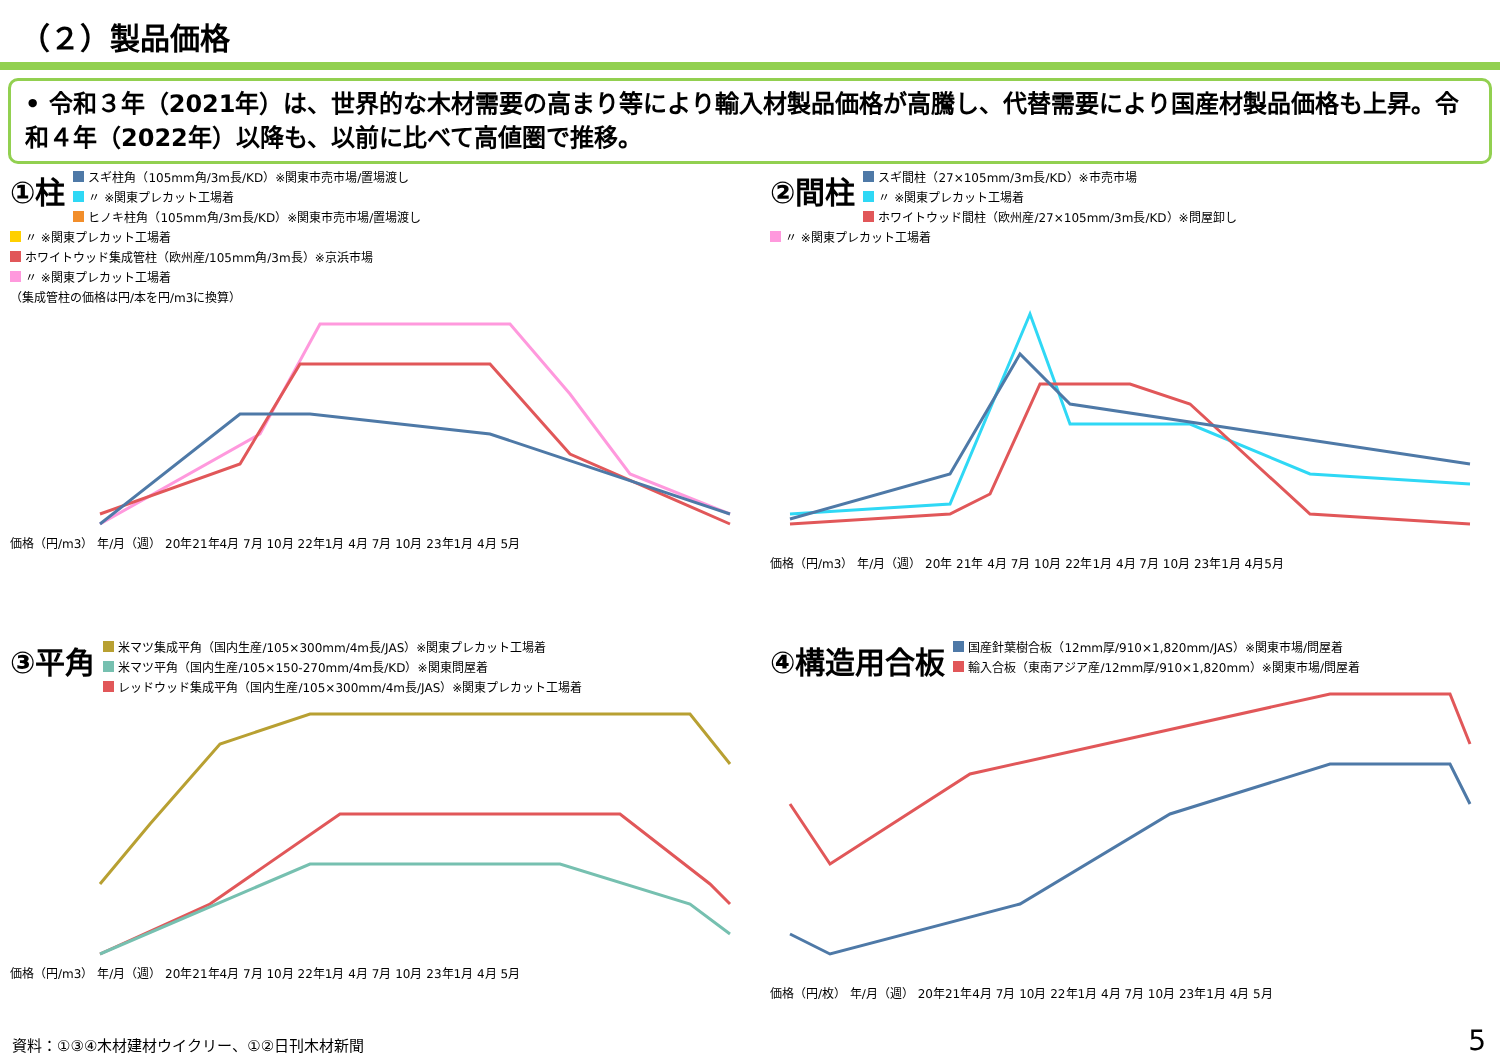（２）製品価格
• 令和３年（2021年）は、世界的な木材需要の高まり等により輸入材製品価格が高騰し、代替需要により国産材製品価格も上昇。令和４年（2022年）以降も、以前に比べて高値圏で推移。
①柱
スギ柱角（105mm角/3m長/KD）※関東市売市場/置場渡し
〃 ※関東プレカット工場着
ヒノキ柱角（105mm角/3m長/KD）※関東市売市場/置場渡し
〃 ※関東プレカット工場着
ホワイトウッド集成管柱（欧州産/105mm角/3m長）※京浜市場
〃 ※関東プレカット工場着
（集成管柱の価格は円/本を円/m3に換算）
価格（円/m3） 年/月（週） 20年21年4月 7月 10月 22年1月 4月 7月 10月 23年1月 4月 5月
②間柱
スギ間柱（27×105mm/3m長/KD）※市売市場
〃 ※関東プレカット工場着
ホワイトウッド間柱（欧州産/27×105mm/3m長/KD）※問屋卸し
〃 ※関東プレカット工場着
価格（円/m3） 年/月（週） 20年 21年 4月 7月 10月 22年1月 4月 7月 10月 23年1月 4月5月
③平角
米マツ集成平角（国内生産/105×300mm/4m長/JAS）※関東プレカット工場着
米マツ平角（国内生産/105×150-270mm/4m長/KD）※関東問屋着
レッドウッド集成平角（国内生産/105×300mm/4m長/JAS）※関東プレカット工場着
価格（円/m3） 年/月（週） 20年21年4月 7月 10月 22年1月 4月 7月 10月 23年1月 4月 5月
④構造用合板
国産針葉樹合板（12mm厚/910×1,820mm/JAS）※関東市場/問屋着
輸入合板（東南アジア産/12mm厚/910×1,820mm）※関東市場/問屋着
価格（円/枚） 年/月（週） 20年21年4月 7月 10月 22年1月 4月 7月 10月 23年1月 4月 5月
資料：①③④木材建材ウイクリー、①②日刊木材新聞
5